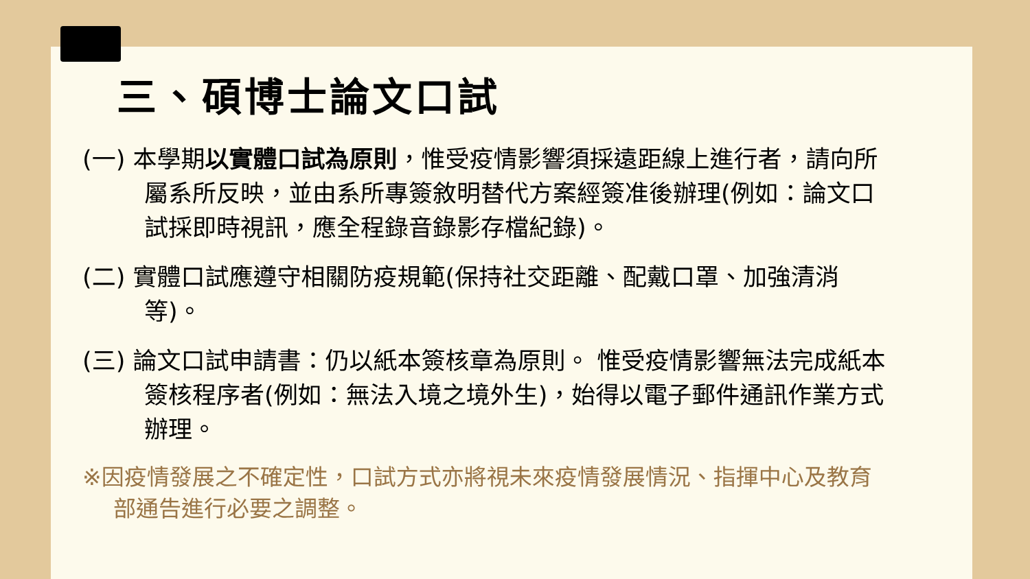三、碩博士論文口試
(一) 本學期以實體口試為原則，惟受疫情影響須採遠距線上進行者，請向所屬系所反映，並由系所專簽敘明替代方案經簽准後辦理(例如：論文口試採即時視訊，應全程錄音錄影存檔紀錄)。
(二) 實體口試應遵守相關防疫規範(保持社交距離、配戴口罩、加強清消等)。
(三) 論文口試申請書：仍以紙本簽核章為原則。 惟受疫情影響無法完成紙本簽核程序者(例如：無法入境之境外生)，始得以電子郵件通訊作業方式辦理。
※因疫情發展之不確定性，口試方式亦將視未來疫情發展情況、指揮中心及教育部通告進行必要之調整。